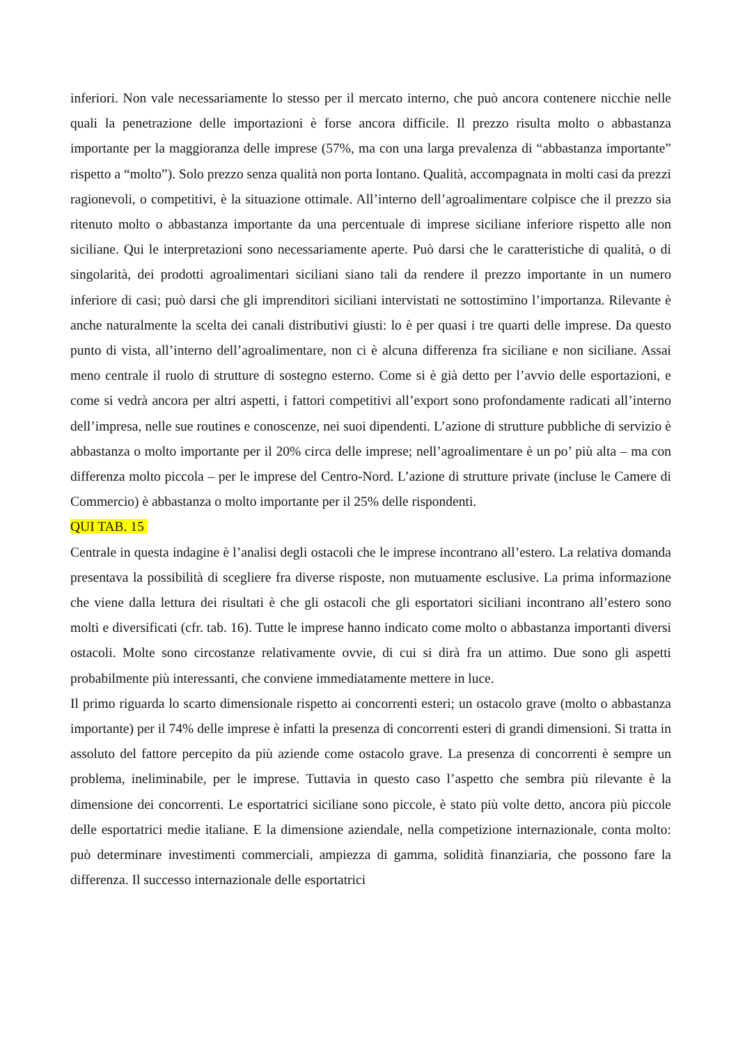inferiori. Non vale necessariamente lo stesso per il mercato interno, che può ancora contenere nicchie nelle quali la penetrazione delle importazioni è forse ancora difficile. Il prezzo risulta molto o abbastanza importante per la maggioranza delle imprese (57%, ma con una larga prevalenza di “abbastanza importante” rispetto a “molto”). Solo prezzo senza qualità non porta lontano. Qualità, accompagnata in molti casi da prezzi ragionevoli, o competitivi, è la situazione ottimale. All’interno dell’agroalimentare colpisce che il prezzo sia ritenuto molto o abbastanza importante da una percentuale di imprese siciliane inferiore rispetto alle non siciliane. Qui le interpretazioni sono necessariamente aperte. Può darsi che le caratteristiche di qualità, o di singolarità, dei prodotti agroalimentari siciliani siano tali da rendere il prezzo importante in un numero inferiore di casi; può darsi che gli imprenditori siciliani intervistati ne sottostimino l’importanza. Rilevante è anche naturalmente la scelta dei canali distributivi giusti: lo è per quasi i tre quarti delle imprese. Da questo punto di vista, all’interno dell’agroalimentare, non ci è alcuna differenza fra siciliane e non siciliane. Assai meno centrale il ruolo di strutture di sostegno esterno. Come si è già detto per l’avvio delle esportazioni, e come si vedrà ancora per altri aspetti, i fattori competitivi all’export sono profondamente radicati all’interno dell’impresa, nelle sue routines e conoscenze, nei suoi dipendenti. L’azione di strutture pubbliche di servizio è abbastanza o molto importante per il 20% circa delle imprese; nell’agroalimentare è un po’ più alta – ma con differenza molto piccola – per le imprese del Centro-Nord. L’azione di strutture private (incluse le Camere di Commercio) è abbastanza o molto importante per il 25% delle rispondenti.
QUI TAB. 15
Centrale in questa indagine è l’analisi degli ostacoli che le imprese incontrano all’estero. La relativa domanda presentava la possibilità di scegliere fra diverse risposte, non mutuamente esclusive. La prima informazione che viene dalla lettura dei risultati è che gli ostacoli che gli esportatori siciliani incontrano all’estero sono molti e diversificati (cfr. tab. 16). Tutte le imprese hanno indicato come molto o abbastanza importanti diversi ostacoli. Molte sono circostanze relativamente ovvie, di cui si dirà fra un attimo. Due sono gli aspetti probabilmente più interessanti, che conviene immediatamente mettere in luce.
Il primo riguarda lo scarto dimensionale rispetto ai concorrenti esteri; un ostacolo grave (molto o abbastanza importante) per il 74% delle imprese è infatti la presenza di concorrenti esteri di grandi dimensioni. Si tratta in assoluto del fattore percepito da più aziende come ostacolo grave. La presenza di concorrenti è sempre un problema, ineliminabile, per le imprese. Tuttavia in questo caso l’aspetto che sembra più rilevante è la dimensione dei concorrenti. Le esportatrici siciliane sono piccole, è stato più volte detto, ancora più piccole delle esportatrici medie italiane. E la dimensione aziendale, nella competizione internazionale, conta molto: può determinare investimenti commerciali, ampiezza di gamma, solidità finanziaria, che possono fare la differenza. Il successo internazionale delle esportatrici